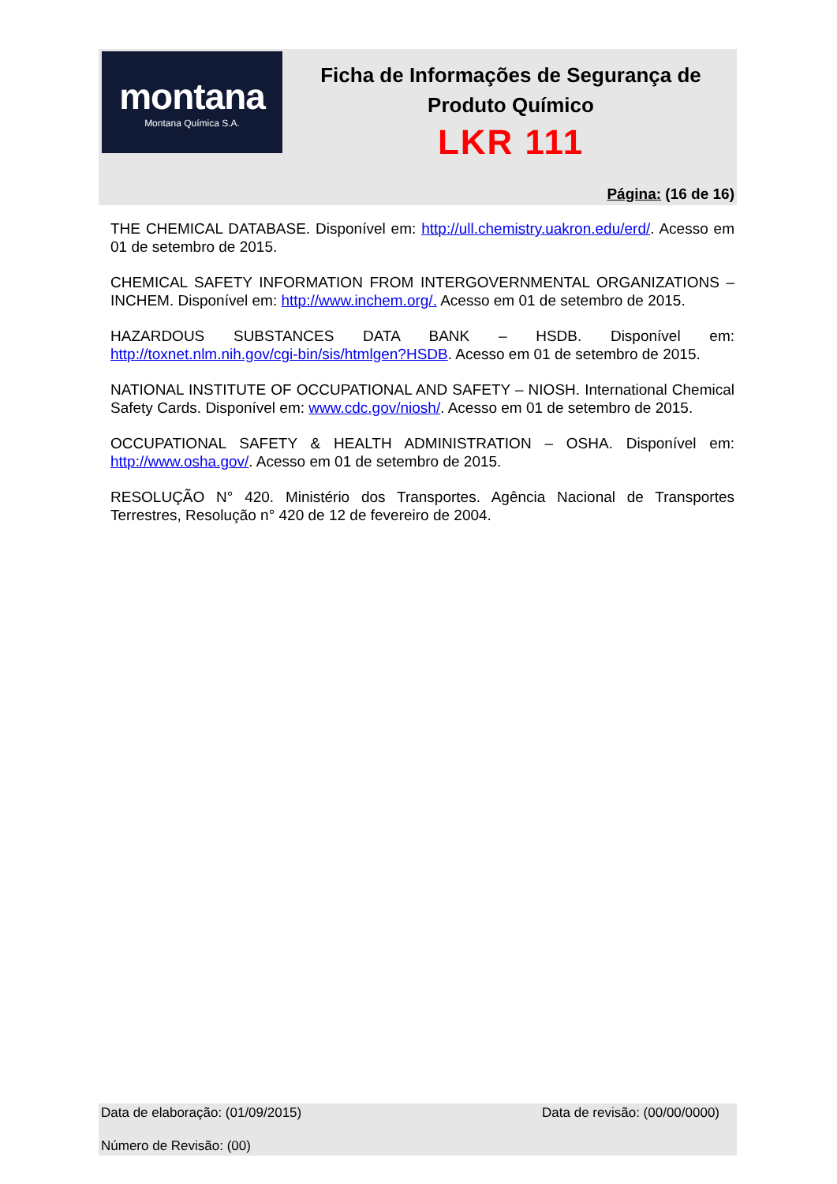montana
Montana Química S.A.
Ficha de Informações de Segurança de Produto Químico
LKR 111
Página: (16 de 16)
THE CHEMICAL DATABASE. Disponível em: http://ull.chemistry.uakron.edu/erd/. Acesso em 01 de setembro de 2015.
CHEMICAL SAFETY INFORMATION FROM INTERGOVERNMENTAL ORGANIZATIONS – INCHEM. Disponível em: http://www.inchem.org/. Acesso em 01 de setembro de 2015.
HAZARDOUS SUBSTANCES DATA BANK – HSDB. Disponível em: http://toxnet.nlm.nih.gov/cgi-bin/sis/htmlgen?HSDB. Acesso em 01 de setembro de 2015.
NATIONAL INSTITUTE OF OCCUPATIONAL AND SAFETY – NIOSH. International Chemical Safety Cards. Disponível em: www.cdc.gov/niosh/. Acesso em 01 de setembro de 2015.
OCCUPATIONAL SAFETY & HEALTH ADMINISTRATION – OSHA. Disponível em: http://www.osha.gov/. Acesso em 01 de setembro de 2015.
RESOLUÇÃO N° 420. Ministério dos Transportes. Agência Nacional de Transportes Terrestres, Resolução n° 420 de 12 de fevereiro de 2004.
Data de elaboração: (01/09/2015) Data de revisão: (00/00/0000)
Número de Revisão: (00)